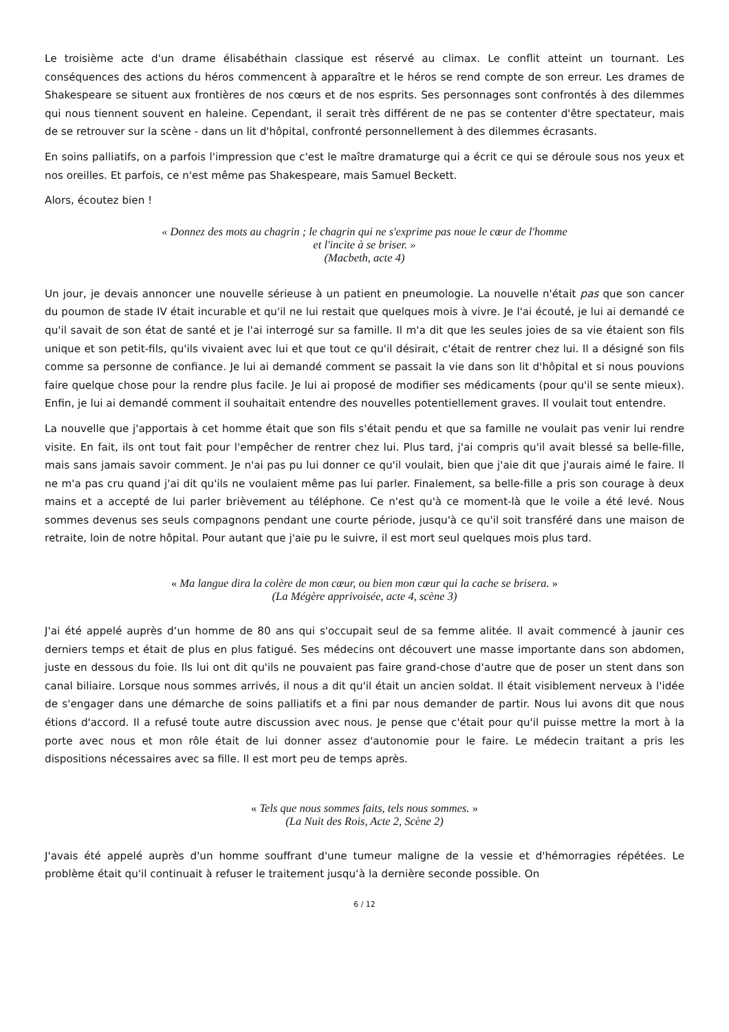Le troisième acte d'un drame élisabéthain classique est réservé au climax. Le conflit atteint un tournant. Les conséquences des actions du héros commencent à apparaître et le héros se rend compte de son erreur. Les drames de Shakespeare se situent aux frontières de nos cœurs et de nos esprits. Ses personnages sont confrontés à des dilemmes qui nous tiennent souvent en haleine. Cependant, il serait très différent de ne pas se contenter d'être spectateur, mais de se retrouver sur la scène - dans un lit d'hôpital, confronté personnellement à des dilemmes écrasants.
En soins palliatifs, on a parfois l'impression que c'est le maître dramaturge qui a écrit ce qui se déroule sous nos yeux et nos oreilles. Et parfois, ce n'est même pas Shakespeare, mais Samuel Beckett.
Alors, écoutez bien !
« Donnez des mots au chagrin ; le chagrin qui ne s'exprime pas noue le cœur de l'homme
et l'incite à se briser. »
(Macbeth, acte 4)
Un jour, je devais annoncer une nouvelle sérieuse à un patient en pneumologie. La nouvelle n'était pas que son cancer du poumon de stade IV était incurable et qu'il ne lui restait que quelques mois à vivre. Je l'ai écouté, je lui ai demandé ce qu'il savait de son état de santé et je l'ai interrogé sur sa famille. Il m'a dit que les seules joies de sa vie étaient son fils unique et son petit-fils, qu'ils vivaient avec lui et que tout ce qu'il désirait, c'était de rentrer chez lui. Il a désigné son fils comme sa personne de confiance. Je lui ai demandé comment se passait la vie dans son lit d'hôpital et si nous pouvions faire quelque chose pour la rendre plus facile. Je lui ai proposé de modifier ses médicaments (pour qu'il se sente mieux). Enfin, je lui ai demandé comment il souhaitait entendre des nouvelles potentiellement graves. Il voulait tout entendre.
La nouvelle que j'apportais à cet homme était que son fils s'était pendu et que sa famille ne voulait pas venir lui rendre visite. En fait, ils ont tout fait pour l'empêcher de rentrer chez lui. Plus tard, j'ai compris qu'il avait blessé sa belle-fille, mais sans jamais savoir comment. Je n'ai pas pu lui donner ce qu'il voulait, bien que j'aie dit que j'aurais aimé le faire. Il ne m'a pas cru quand j'ai dit qu'ils ne voulaient même pas lui parler. Finalement, sa belle-fille a pris son courage à deux mains et a accepté de lui parler brièvement au téléphone. Ce n'est qu'à ce moment-là que le voile a été levé. Nous sommes devenus ses seuls compagnons pendant une courte période, jusqu'à ce qu'il soit transféré dans une maison de retraite, loin de notre hôpital. Pour autant que j'aie pu le suivre, il est mort seul quelques mois plus tard.
« Ma langue dira la colère de mon cœur, ou bien mon cœur qui la cache se brisera. »
(La Mégère apprivoisée, acte 4, scène 3)
J'ai été appelé auprès d‘un homme de 80 ans qui s'occupait seul de sa femme alitée. Il avait commencé à jaunir ces derniers temps et était de plus en plus fatigué. Ses médecins ont découvert une masse importante dans son abdomen, juste en dessous du foie. Ils lui ont dit qu'ils ne pouvaient pas faire grand-chose d'autre que de poser un stent dans son canal biliaire. Lorsque nous sommes arrivés, il nous a dit qu'il était un ancien soldat. Il était visiblement nerveux à l'idée de s'engager dans une démarche de soins palliatifs et a fini par nous demander de partir. Nous lui avons dit que nous étions d'accord. Il a refusé toute autre discussion avec nous. Je pense que c'était pour qu'il puisse mettre la mort à la porte avec nous et mon rôle était de lui donner assez d'autonomie pour le faire. Le médecin traitant a pris les dispositions nécessaires avec sa fille. Il est mort peu de temps après.
« Tels que nous sommes faits, tels nous sommes. »
(La Nuit des Rois, Acte 2, Scène 2)
J'avais été appelé auprès d'un homme souffrant d'une tumeur maligne de la vessie et d'hémorragies répétées. Le problème était qu'il continuait à refuser le traitement jusqu‘à la dernière seconde possible. On
6 / 12